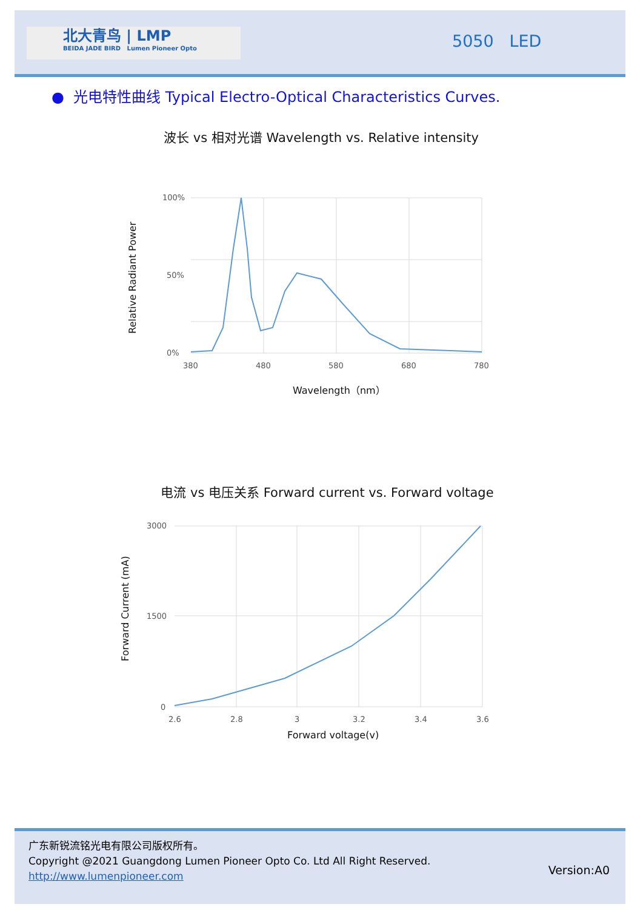北大青鸟 | LMP
BEIDA JADE BIRD Lumen Pioneer Opto
5050 LED
● 光电特性曲线 Typical Electro-Optical Characteristics Curves.
波长 vs 相对光谱 Wavelength vs. Relative intensity
100%
0%
50%
380
480
580
680
780
Wavelength（nm）
Relative Radiant Power
电流 vs 电压关系 Forward current vs. Forward voltage
3000
1500
0
2.6
2.8
3
3.2
3.4
3.6
Forward voltage(v)
Forward Current (mA)
广东新锐流铭光电有限公司版权所有。
Copyright @2021 Guangdong Lumen Pioneer Opto Co. Ltd All Right Reserved.
http://www.lumenpioneer.com
Version:A0